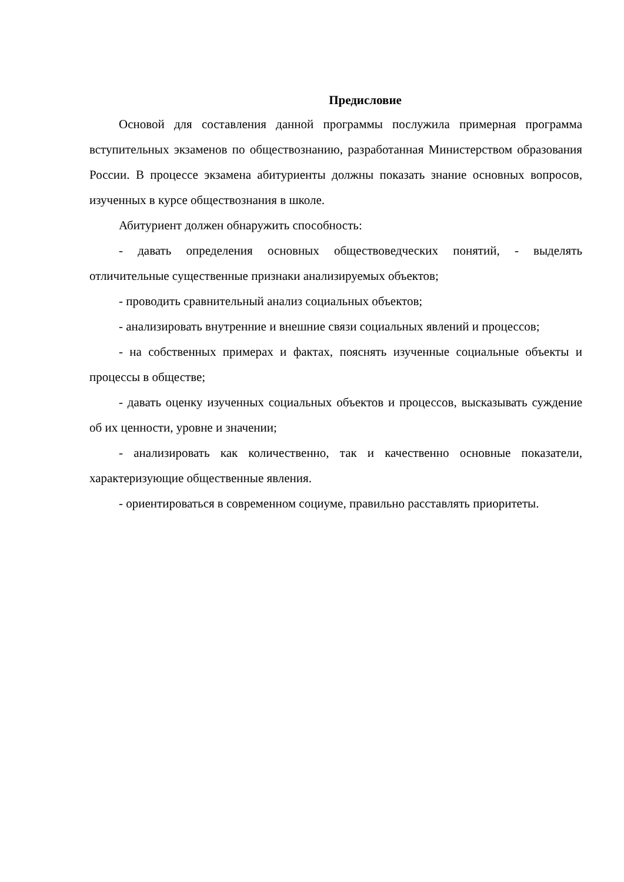Предисловие
Основой для составления данной программы послужила примерная программа вступительных экзаменов по обществознанию, разработанная Министерством образования России. В процессе экзамена абитуриенты должны показать знание основных вопросов, изученных в курсе обществознания в школе.
Абитуриент должен обнаружить способность:
- давать определения основных обществоведческих понятий, - выделять отличительные существенные признаки анализируемых объектов;
- проводить сравнительный анализ социальных объектов;
- анализировать внутренние и внешние связи социальных явлений и процессов;
- на собственных примерах и фактах, пояснять изученные социальные объекты и процессы в обществе;
- давать оценку изученных социальных объектов и процессов, высказывать суждение об их ценности, уровне и значении;
- анализировать как количественно, так и качественно основные показатели, характеризующие общественные явления.
- ориентироваться в современном социуме, правильно расставлять приоритеты.